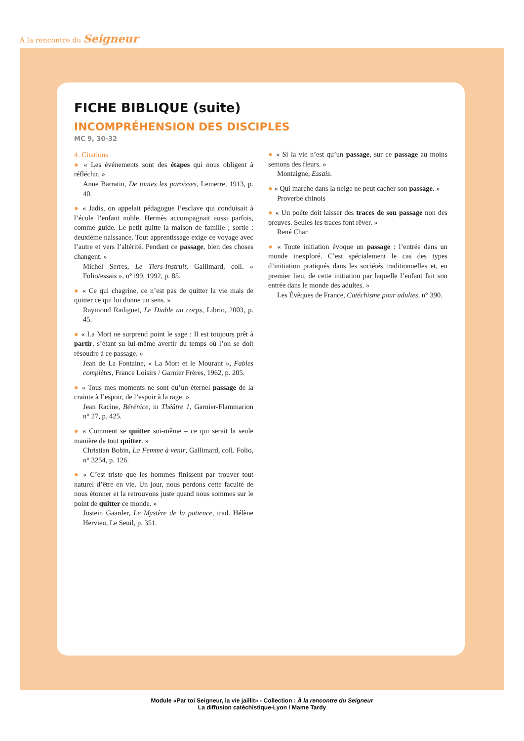À la rencontre du Seigneur
FICHE BIBLIQUE (suite)
INCOMPRÉHENSION DES DISCIPLES
MC 9, 30-32
4. Citations
● « Les événements sont des étapes qui nous obligent à réfléchir. »
Anne Barratin, De toutes les paroisses, Lemerre, 1913, p. 40.
● « Jadis, on appelait pédagogue l’esclave qui conduisait à l’école l’enfant noble. Hermès accompagnait aussi parfois, comme guide. Le petit quitte la maison de famille ; sortie : deuxième naissance. Tout apprentissage exige ce voyage avec l’autre et vers l’altérité. Pendant ce passage, bien des choses changent. »
Michel Serres, Le Tiers-Instruit, Gallimard, coll. « Folio/essais », n°199, 1992, p. 85.
● « Ce qui chagrine, ce n’est pas de quitter la vie mais de quitter ce qui lui donne un sens. »
Raymond Radiguet, Le Diable au corps, Librio, 2003, p. 45.
● « La Mort ne surprend point le sage : Il est toujours prêt à partir, s’étant su lui-même avertir du temps où l’on se doit résoudre à ce passage. »
Jean de La Fontaine, « La Mort et le Mourant », Fables complètes, France Loisirs / Garnier Frères, 1962, p. 205.
● « Tous mes moments ne sont qu’un éternel passage de la crainte à l’espoir, de l’espoir à la rage. »
Jean Racine, Bérénice, in Théâtre 1, Garnier-Flammarion n° 27, p. 425.
● « Comment se quitter soi-même – ce qui serait la seule manière de tout quitter. »
Christian Bobin, La Femme à venir, Gallimard, coll. Folio, n° 3254, p. 126.
● « C’est triste que les hommes finissent par trouver tout naturel d’être en vie. Un jour, nous perdons cette faculté de nous étonner et la retrouvons juste quand nous sommes sur le point de quitter ce monde. »
Jostein Gaarder, Le Mystère de la patience, trad. Hélène Hervieu, Le Seuil, p. 351.
● « Si la vie n’est qu’un passage, sur ce passage au moins semons des fleurs. »
Montaigne, Essais.
● « Qui marche dans la neige ne peut cacher son passage. »
Proverbe chinois
● « Un poète doit laisser des traces de son passage non des preuves. Seules les traces font rêver. »
René Char
● « Toute initiation évoque un passage : l’entrée dans un monde inexploré. C’est spécialement le cas des types d’initiation pratiqués dans les sociétés traditionnelles et, en premier lieu, de cette initiation par laquelle l’enfant fait son entrée dans le monde des adultes. »
Les Évêques de France, Catéchisme pour adultes, n° 390.
Module «Par toi Seigneur, la vie jaillit» - Collection : À la rencontre du Seigneur
La diffusion catéchistique-Lyon / Mame Tardy